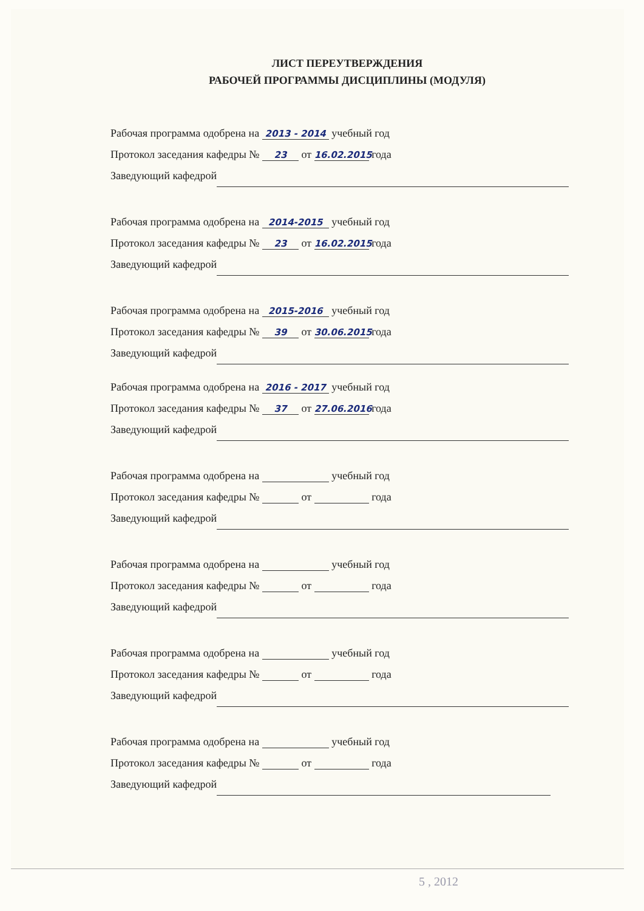ЛИСТ ПЕРЕУТВЕРЖДЕНИЯ
РАБОЧЕЙ ПРОГРАММЫ ДИСЦИПЛИНЫ (МОДУЛЯ)
Рабочая программа одобрена на 2013 - 2014 учебный год
Протокол заседания кафедры № 23 от 16.02.2015 года
Заведующий кафедрой
Рабочая программа одобрена на 2014-2015 учебный год
Протокол заседания кафедры № 23 от 16.02.2015 года
Заведующий кафедрой
Рабочая программа одобрена на 2015-2016 учебный год
Протокол заседания кафедры № 39 от 30.06.2015 года
Заведующий кафедрой
Рабочая программа одобрена на 2016 - 2017 учебный год
Протокол заседания кафедры № 37 от 27.06.2016 года
Заведующий кафедрой
Рабочая программа одобрена на учебный год
Протокол заседания кафедры № от года
Заведующий кафедрой
Рабочая программа одобрена на учебный год
Протокол заседания кафедры № от года
Заведующий кафедрой
Рабочая программа одобрена на учебный год
Протокол заседания кафедры № от года
Заведующий кафедрой
Рабочая программа одобрена на учебный год
Протокол заседания кафедры № от года
Заведующий кафедрой
5 , 2012